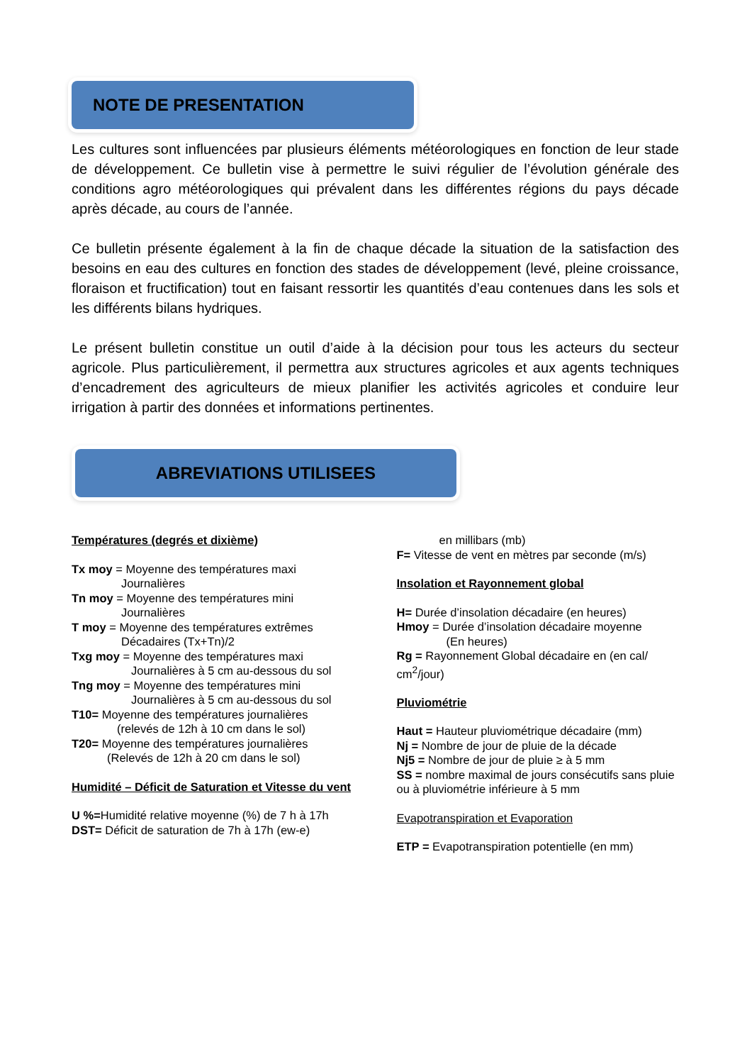NOTE DE PRESENTATION
Les cultures sont influencées par plusieurs éléments météorologiques en fonction de leur stade de développement. Ce bulletin vise à permettre le suivi régulier de l’évolution générale des conditions agro météorologiques qui prévalent dans les différentes régions du pays décade après décade, au cours de l’année.
Ce bulletin présente également à la fin de chaque décade la situation de la satisfaction des besoins en eau des cultures en fonction des stades de développement (levé, pleine croissance, floraison et fructification) tout en faisant ressortir les quantités d’eau contenues dans les sols et les différents bilans hydriques.
Le présent bulletin constitue un outil d’aide à la décision pour tous les acteurs du secteur agricole. Plus particulièrement, il permettra aux structures agricoles et aux agents techniques d’encadrement des agriculteurs de mieux planifier les activités agricoles et conduire leur irrigation à partir des données et informations pertinentes.
ABREVIATIONS UTILISEES
Températures (degrés et dixième)
Tx moy = Moyenne des températures maxi
Journalières
Tn moy = Moyenne des températures mini
Journalières
T moy = Moyenne des températures extrêmes
Décadaires (Tx+Tn)/2
Txg moy = Moyenne des températures maxi
Journalières à 5 cm au-dessous du sol
Tng moy = Moyenne des températures mini
Journalières à 5 cm au-dessous du sol
T10= Moyenne des températures journalières
(relevés de 12h à 10 cm dans le sol)
T20= Moyenne des températures journalières
(Relevés de 12h à 20 cm dans le sol)
Humidité – Déficit de Saturation et Vitesse du vent
U %=Humidité relative moyenne (%) de 7 h à 17h
DST= Déficit de saturation de 7h à 17h (ew-e)
en millibars (mb)
F= Vitesse de vent en mètres par seconde (m/s)
Insolation et Rayonnement global
H= Durée d’insolation décadaire (en heures)
Hmoy = Durée d’insolation décadaire moyenne
(En heures)
Rg = Rayonnement Global décadaire en (en cal/ cm<sup>2</sup>/jour)
Pluviométrie
Haut = Hauteur pluviométrique décadaire (mm)
Nj = Nombre de jour de pluie de la décade
Nj5 = Nombre de jour de pluie ≥ à 5 mm
SS = nombre maximal de jours consécutifs sans pluie ou à pluviométrie inférieure à 5 mm
Evapotranspiration et Evaporation
ETP = Evapotranspiration potentielle (en mm)